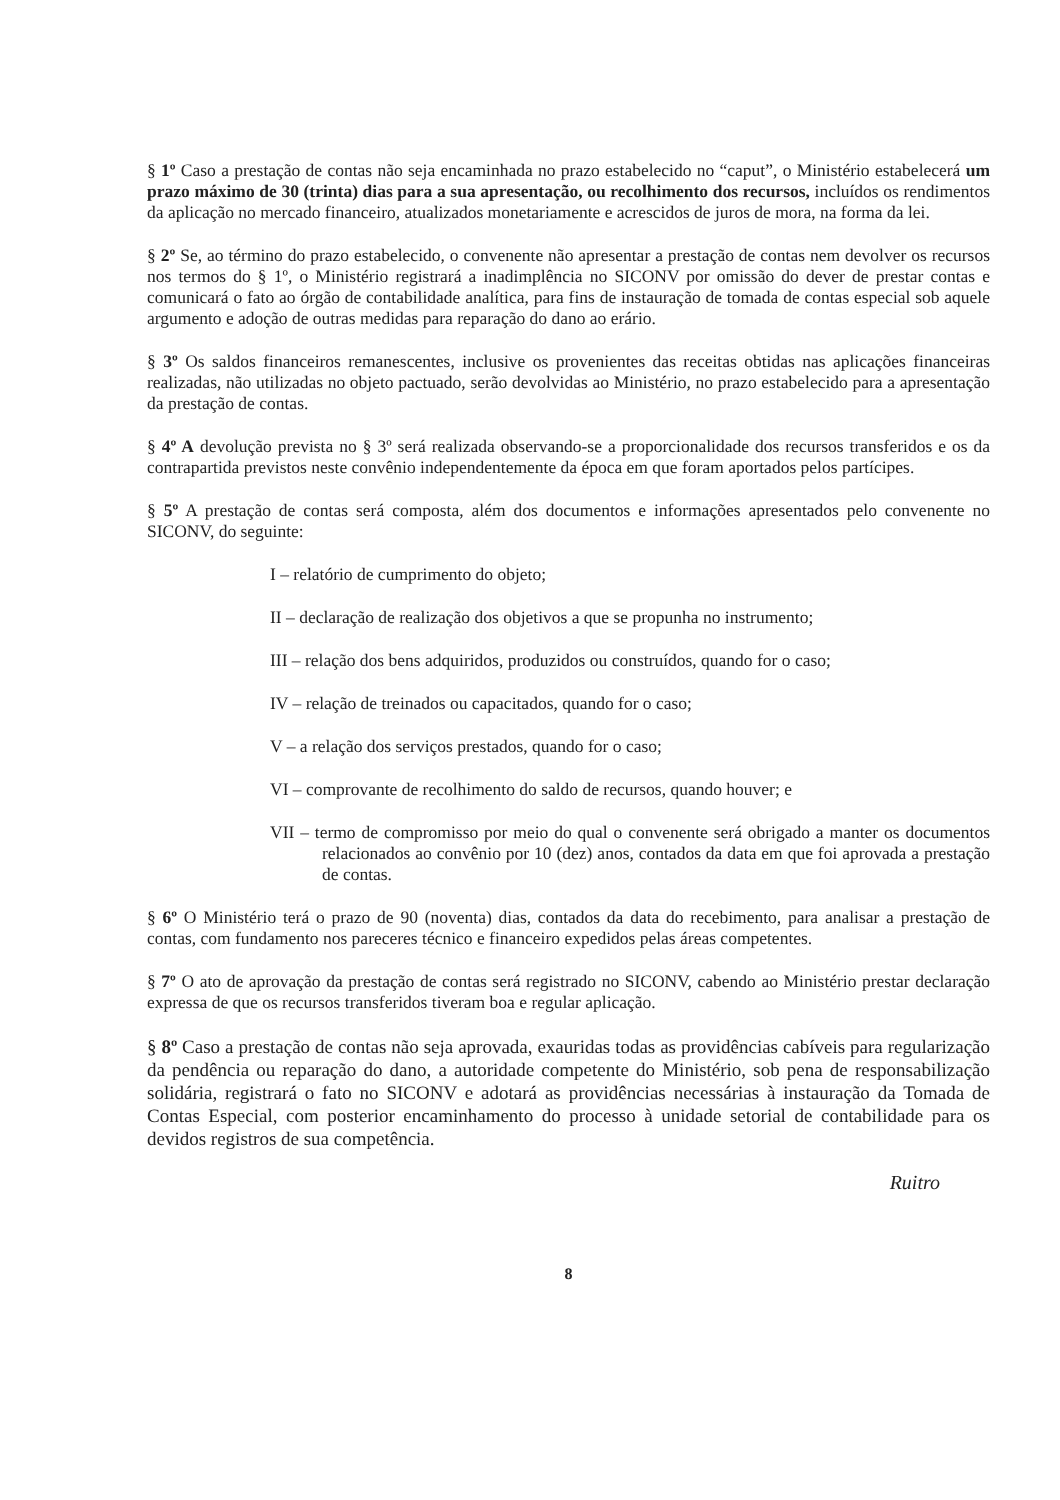§ 1º Caso a prestação de contas não seja encaminhada no prazo estabelecido no “caput”, o Ministério estabelecerá um prazo máximo de 30 (trinta) dias para a sua apresentação, ou recolhimento dos recursos, incluídos os rendimentos da aplicação no mercado financeiro, atualizados monetariamente e acrescidos de juros de mora, na forma da lei.
§ 2º Se, ao término do prazo estabelecido, o convenente não apresentar a prestação de contas nem devolver os recursos nos termos do § 1º, o Ministério registrará a inadimplência no SICONV por omissão do dever de prestar contas e comunicará o fato ao órgão de contabilidade analítica, para fins de instauração de tomada de contas especial sob aquele argumento e adoção de outras medidas para reparação do dano ao erário.
§ 3º Os saldos financeiros remanescentes, inclusive os provenientes das receitas obtidas nas aplicações financeiras realizadas, não utilizadas no objeto pactuado, serão devolvidas ao Ministério, no prazo estabelecido para a apresentação da prestação de contas.
§ 4º A devolução prevista no § 3º será realizada observando-se a proporcionalidade dos recursos transferidos e os da contrapartida previstos neste convênio independentemente da época em que foram aportados pelos partícipes.
§ 5º A prestação de contas será composta, além dos documentos e informações apresentados pelo convenente no SICONV, do seguinte:
I – relatório de cumprimento do objeto;
II – declaração de realização dos objetivos a que se propunha no instrumento;
III – relação dos bens adquiridos, produzidos ou construídos, quando for o caso;
IV – relação de treinados ou capacitados, quando for o caso;
V – a relação dos serviços prestados, quando for o caso;
VI – comprovante de recolhimento do saldo de recursos, quando houver; e
VII – termo de compromisso por meio do qual o convenente será obrigado a manter os documentos relacionados ao convênio por 10 (dez) anos, contados da data em que foi aprovada a prestação de contas.
§ 6º O Ministério terá o prazo de 90 (noventa) dias, contados da data do recebimento, para analisar a prestação de contas, com fundamento nos pareceres técnico e financeiro expedidos pelas áreas competentes.
§ 7º O ato de aprovação da prestação de contas será registrado no SICONV, cabendo ao Ministério prestar declaração expressa de que os recursos transferidos tiveram boa e regular aplicação.
§ 8º Caso a prestação de contas não seja aprovada, exauridas todas as providências cabíveis para regularização da pendência ou reparação do dano, a autoridade competente do Ministério, sob pena de responsabilização solidária, registrará o fato no SICONV e adotará as providências necessárias à instauração da Tomada de Contas Especial, com posterior encaminhamento do processo à unidade setorial de contabilidade para os devidos registros de sua competência.
Ruitro
8